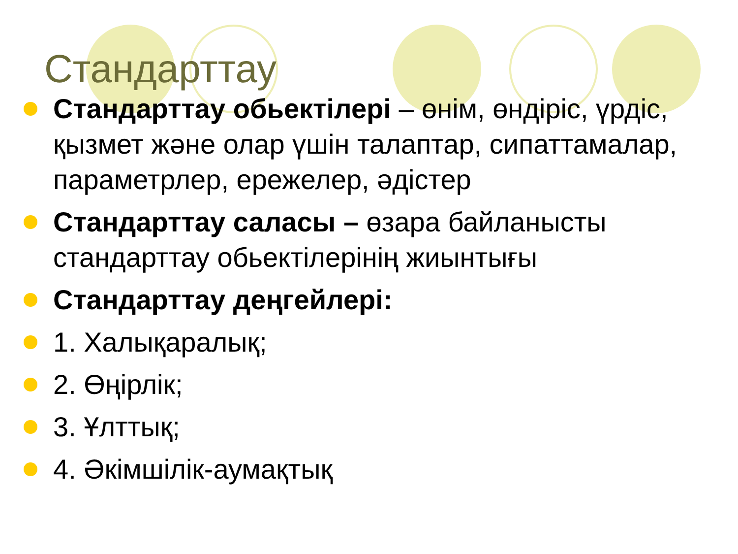Стандарттау
Стандарттау обьектілері – өнім, өндіріс, үрдіс, қызмет және олар үшін талаптар, сипаттамалар, параметрлер, ережелер, әдістер
Стандарттау саласы – өзара байланысты стандарттау обьектілерінің жиынтығы
Стандарттау деңгейлері:
1. Халықаралық;
2. Өңірлік;
3. Ұлттық;
4. Әкімшілік-аумақтық